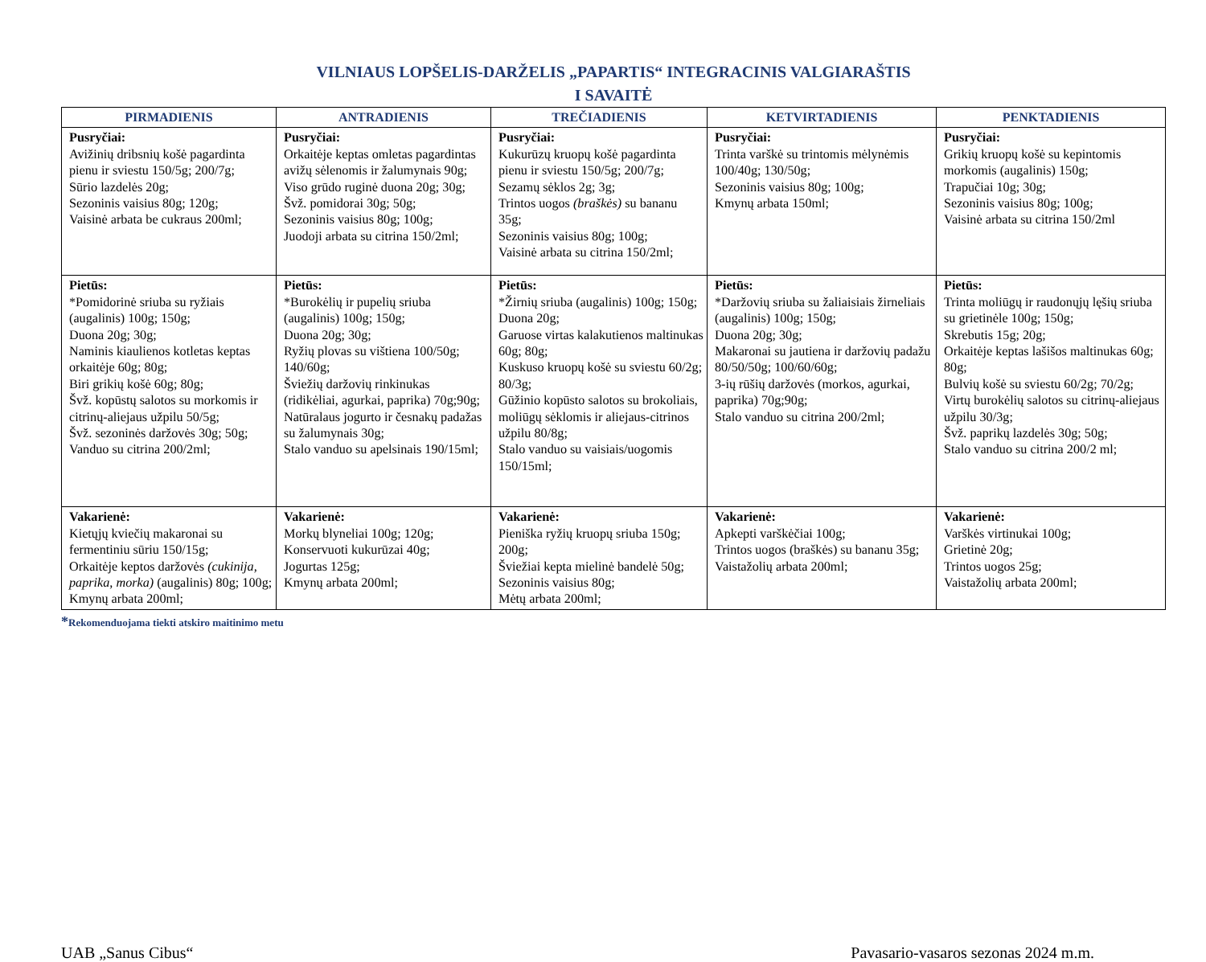VILNIAUS LOPŠELIS-DARŽELIS „PAPARTIS“ INTEGRACINIS VALGIARAŠTIS
I SAVAITĖ
| PIRMADIENIS | ANTRADIENIS | TREČIADIENIS | KETVIRTADIENIS | PENKTADIENIS |
| --- | --- | --- | --- | --- |
| Pusryčiai: Avižinių dribsnių košė pagardinta pienu ir sviestu 150/5g; 200/7g; Sūrio lazdelės 20g; Sezoninis vaisius 80g; 120g; Vaisinė arbata be cukraus 200ml; | Pusryčiai: Orkaitėje keptas omletas pagardintas avižų sėlenomis ir žalumynais 90g; Viso grūdo ruginė duona 20g; 30g; Švž. pomidorai 30g; 50g; Sezoninis vaisius 80g; 100g; Juodoji arbata su citrina 150/2ml; | Pusryčiai: Kukurūzų kruopų košė pagardinta pienu ir sviestu 150/5g; 200/7g; Sezamų sėklos 2g; 3g; Trintos uogos (braškės) su bananu 35g; Sezoninis vaisius 80g; 100g; Vaisinė arbata su citrina 150/2ml; | Pusryčiai: Trinta varškė su trintomis mėlynėmis 100/40g; 130/50g; Sezoninis vaisius 80g; 100g; Kmynų arbata 150ml; | Pusryčiai: Grikių kruopų košė su kepintomis morkomis (augalinis) 150g; Trapučiai 10g; 30g; Sezoninis vaisius 80g; 100g; Vaisinė arbata su citrina 150/2ml |
| Pietūs: *Pomidorinė sriuba su ryžiais (augalinis) 100g; 150g; Duona 20g; 30g; Naminis kiaulienos kotletas keptas orkaitėje 60g; 80g; Biri grikių košė 60g; 80g; Švž. kopūstų salotos su morkomis ir citrinų-aliejaus užpilu 50/5g; Švž. sezoninės daržovės 30g; 50g; Vanduo su citrina 200/2ml; | Pietūs: *Burokėlių ir pupelių sriuba (augalinis) 100g; 150g; Duona 20g; 30g; Ryžių plovas su vištiena 100/50g; 140/60g; Šviežių daržovių rinkinukas (ridikėliai, agurkai, paprika) 70g;90g; Natūralaus jogurto ir česnakų padažas su žalumynais 30g; Stalo vanduo su apelsinais 190/15ml; | Pietūs: *Žirnių sriuba (augalinis) 100g; 150g; Duona 20g; Garuose virtas kalakutienos maltinukas 60g; 80g; Kuskuso kruopų košė su sviestu 60/2g; 80/3g; Gūžinio kopūsto salotos su brokoliais, moliūgų sėklomis ir aliejaus-citrinos užpilu 80/8g; Stalo vanduo su vaisiais/uogomis 150/15ml; | Pietūs: *Daržovių sriuba su žaliaisiais žirneliais (augalinis) 100g; 150g; Duona 20g; 30g; Makaronai su jautiena ir daržovių padažu 80/50/50g; 100/60/60g; 3-ių rūšių daržovės (morkos, agurkai, paprika) 70g;90g; Stalo vanduo su citrina 200/2ml; | Pietūs: Trinta moliūgų ir raudonųjų lęšių sriuba su grietinėle 100g; 150g; Skrebutis 15g; 20g; Orkaitėje keptas lašišos maltinukas 60g; 80g; Bulvių košė su sviestu 60/2g; 70/2g; Virtų burokėlių salotos su citrinų-aliejaus užpilu 30/3g; Švž. paprikų lazdelės 30g; 50g; Stalo vanduo su citrina 200/2 ml; |
| Vakarienė: Kietųjų kviečių makaronai su fermentiniu sūriu 150/15g; Orkaitėje keptos daržovės (cukinija, paprika, morka) (augalinis) 80g; 100g; Kmynų arbata 200ml; | Vakarienė: Morkų blyneliai 100g; 120g; Konservuoti kukurūzai 40g; Jogurtas 125g; Kmynų arbata 200ml; | Vakarienė: Pieniška ryžių kruopų sriuba 150g; 200g; Šviežiai kepta mielinė bandelė 50g; Sezoninis vaisius 80g; Mėtų arbata 200ml; | Vakarienė: Apkepti varškėčiai 100g; Trintos uogos (braškės) su bananu 35g; Vaistažolių arbata 200ml; | Vakarienė: Varškės virtinukai 100g; Grietinė 20g; Trintos uogos 25g; Vaistažolių arbata 200ml; |
*Rekomenduojama tiekti atskiro maitinimo metu
UAB „Sanus Cibus“ Pavasario-vasaros sezonas 2024 m.m.